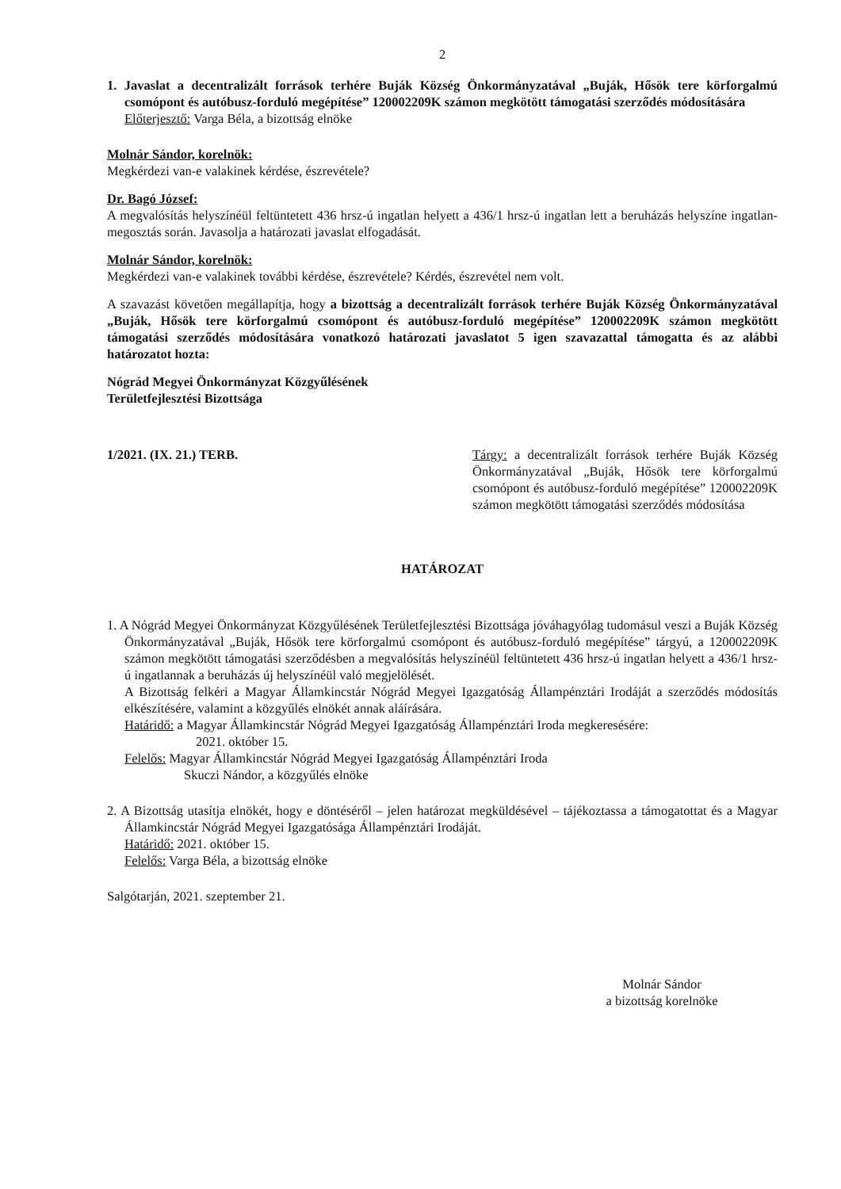2
1. Javaslat a decentralizált források terhére Buják Község Önkormányzatával „Buják, Hősök tere körforgalmú csomópont és autóbusz-forduló megépítése” 120002209K számon megkötött támogatási szerződés módosítására
Előterjesztő: Varga Béla, a bizottság elnöke
Molnár Sándor, korelnök:
Megkérdezi van-e valakinek kérdése, észrevétele?
Dr. Bagó József:
A megvalósítás helyszínéül feltüntetett 436 hrsz-ú ingatlan helyett a 436/1 hrsz-ú ingatlan lett a beruházás helyszíne ingatlan-megosztás során. Javasolja a határozati javaslat elfogadását.
Molnár Sándor, korelnök:
Megkérdezi van-e valakinek további kérdése, észrevétele? Kérdés, észrevétel nem volt.
A szavazást követően megállapítja, hogy a bizottság a decentralizált források terhére Buják Község Önkormányzatával „Buják, Hősök tere körforgalmú csomópont és autóbusz-forduló megépítése” 120002209K számon megkötött támogatási szerződés módosítására vonatkozó határozati javaslatot 5 igen szavazattal támogatta és az alábbi határozatot hozta:
Nógrád Megyei Önkormányzat Közgyűlésének
Területfejlesztési Bizottsága
1/2021. (IX. 21.) TERB. Tárgy: a decentralizált források terhére Buják Község Önkormányzatával „Buják, Hősök tere körforgalmú csomópont és autóbusz-forduló megépítése” 120002209K számon megkötött támogatási szerződés módosítása
HATÁROZAT
1. A Nógrád Megyei Önkormányzat Közgyűlésének Területfejlesztési Bizottsága jóváhagyólag tudomásul veszi a Buják Község Önkormányzatával „Buják, Hősök tere körforgalmú csomópont és autóbusz-forduló megépítése” tárgyú, a 120002209K számon megkötött támogatási szerződésben a megvalósítás helyszínéül feltüntetett 436 hrsz-ú ingatlan helyett a 436/1 hrsz-ú ingatlannak a beruházás új helyszínéül való megjelölését.
A Bizottság felkéri a Magyar Államkincstár Nógrád Megyei Igazgatóság Állampénztári Irodáját a szerződés módosítás elkészítésére, valamint a közgyűlés elnökét annak aláírására.
Határidő: a Magyar Államkincstár Nógrád Megyei Igazgatóság Állampénztári Iroda megkeresésére:
2021. október 15.
Felelős: Magyar Államkincstár Nógrád Megyei Igazgatóság Állampénztári Iroda
Skuczi Nándor, a közgyűlés elnöke
2. A Bizottság utasítja elnökét, hogy e döntéséről – jelen határozat megküldésével – tájékoztassa a támogatottat és a Magyar Államkincstár Nógrád Megyei Igazgatósága Állampénztári Irodáját.
Határidő: 2021. október 15.
Felelős: Varga Béla, a bizottság elnöke
Salgótarján, 2021. szeptember 21.
Molnár Sándor
a bizottság korelnöke